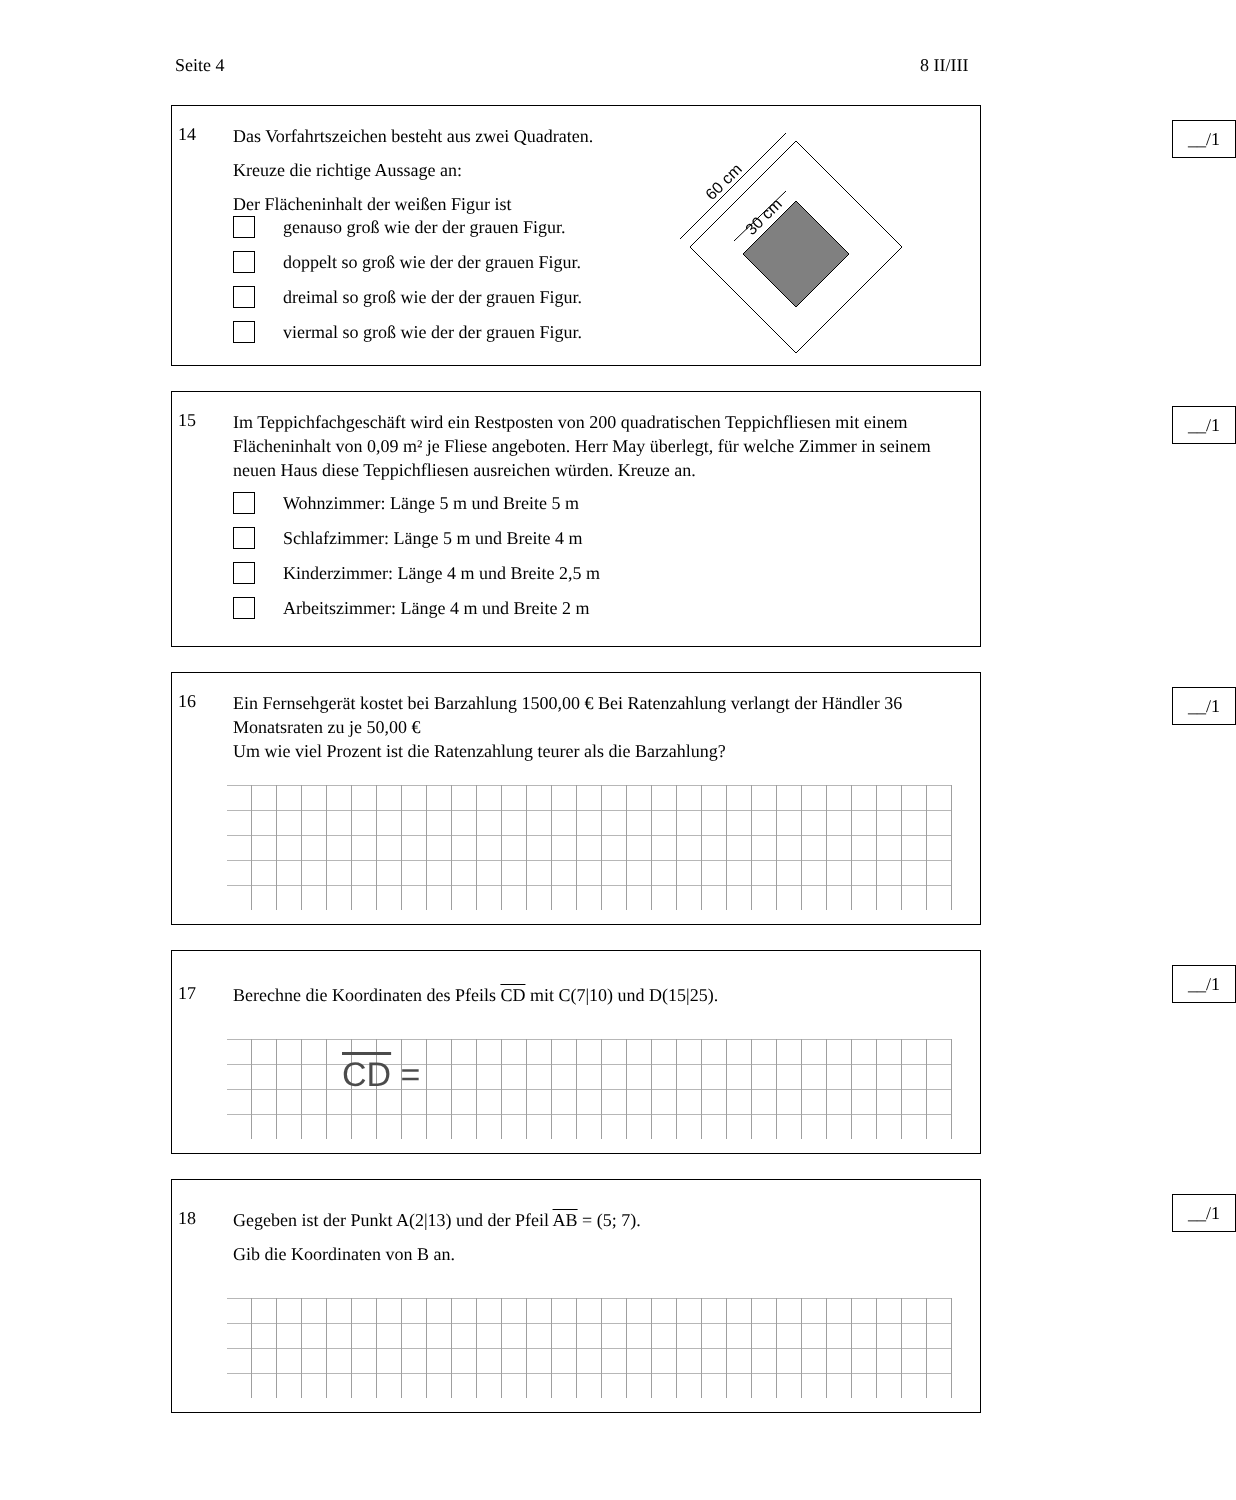Seite 4 8 II/III
__/1
14
Das Vorfahrtszeichen besteht aus zwei Quadraten.
Kreuze die richtige Aussage an:
Der Flächeninhalt der weißen Figur ist
genauso groß wie der der grauen Figur.
doppelt so groß wie der der grauen Figur.
dreimal so groß wie der der grauen Figur.
viermal so groß wie der der grauen Figur.
60 cm
30 cm
__/1
15
Im Teppichfachgeschäft wird ein Restposten von 200 quadratischen Teppichfliesen mit einem Flächeninhalt von 0,09 m² je Fliese angeboten. Herr May überlegt, für welche Zimmer in seinem neuen Haus diese Teppichfliesen ausreichen würden. Kreuze an.
Wohnzimmer: Länge 5 m und Breite 5 m
Schlafzimmer: Länge 5 m und Breite 4 m
Kinderzimmer: Länge 4 m und Breite 2,5 m
Arbeitszimmer: Länge 4 m und Breite 2 m
__/1
16
Ein Fernsehgerät kostet bei Barzahlung 1500,00 € Bei Ratenzahlung verlangt der Händler 36 Monatsraten zu je 50,00 €
Um wie viel Prozent ist die Ratenzahlung teurer als die Barzahlung?
__/1
17
Berechne die Koordinaten des Pfeils CD mit C(7|10) und D(15|25).
CD =
__/1
18
Gegeben ist der Punkt A(2|13) und der Pfeil AB = (5; 7).
Gib die Koordinaten von B an.